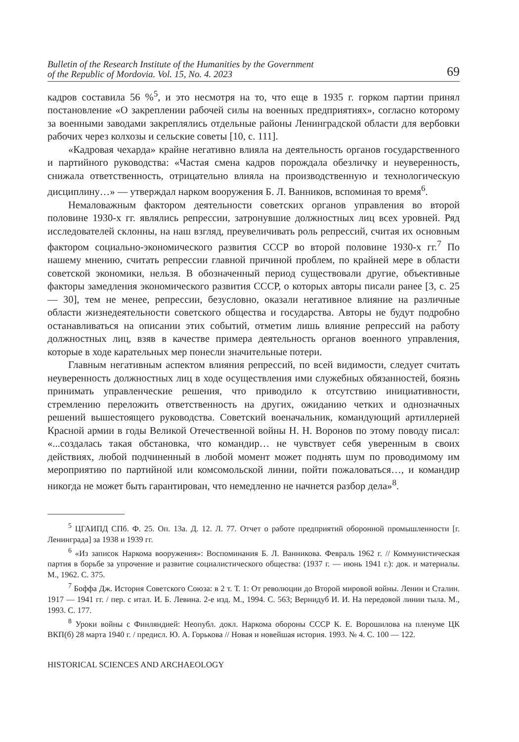Bulletin of the Research Institute of the Humanities by the Government
of the Republic of Mordovia. Vol. 15, No. 4. 2023 69
кадров составила 56 %<sup>5</sup>, и это несмотря на то, что еще в 1935 г. горком партии принял постановление «О закреплении рабочей силы на военных предприятиях», согласно которому за военными заводами закреплялись отдельные районы Ленинградской области для вербовки рабочих через колхозы и сельские советы [10, с. 111].
«Кадровая чехарда» крайне негативно влияла на деятельность органов государственного и партийного руководства: «Частая смена кадров порождала обезличку и неуверенность, снижала ответственность, отрицательно влияла на производственную и технологическую дисциплину…» — утверждал нарком вооружения Б. Л. Ванников, вспоминая то время<sup>6</sup>.
Немаловажным фактором деятельности советских органов управления во второй половине 1930-х гг. являлись репрессии, затронувшие должностных лиц всех уровней. Ряд исследователей склонны, на наш взгляд, преувеличивать роль репрессий, считая их основным фактором социально-экономического развития СССР во второй половине 1930-х гг.<sup>7</sup> По нашему мнению, считать репрессии главной причиной проблем, по крайней мере в области советской экономики, нельзя. В обозначенный период существовали другие, объективные факторы замедления экономического развития СССР, о которых авторы писали ранее [3, с. 25 — 30], тем не менее, репрессии, безусловно, оказали негативное влияние на различные области жизнедеятельности советского общества и государства. Авторы не будут подробно останавливаться на описании этих событий, отметим лишь влияние репрессий на работу должностных лиц, взяв в качестве примера деятельность органов военного управления, которые в ходе карательных мер понесли значительные потери.
Главным негативным аспектом влияния репрессий, по всей видимости, следует считать неуверенность должностных лиц в ходе осуществления ими служебных обязанностей, боязнь принимать управленческие решения, что приводило к отсутствию инициативности, стремлению переложить ответственность на других, ожиданию четких и однозначных решений вышестоящего руководства. Советский военачальник, командующий артиллерией Красной армии в годы Великой Отечественной войны Н. Н. Воронов по этому поводу писал: «...создалась такая обстановка, что командир… не чувствует себя уверенным в своих действиях, любой подчиненный в любой момент может поднять шум по проводимому им мероприятию по партийной или комсомольской линии, пойти пожаловаться…, и командир никогда не может быть гарантирован, что немедленно не начнется разбор дела»<sup>8</sup>.
<sup>5</sup> ЦГАИПД СПб. Ф. 25. Оп. 13а. Д. 12. Л. 77. Отчет о работе предприятий оборонной промышленности [г. Ленинграда] за 1938 и 1939 гг.
<sup>6</sup> «Из записок Наркома вооружения»: Воспоминания Б. Л. Ванникова. Февраль 1962 г. // Коммунистическая партия в борьбе за упрочение и развитие социалистического общества: (1937 г. — июнь 1941 г.): док. и материалы. М., 1962. С. 375.
<sup>7</sup> Боффа Дж. История Советского Союза: в 2 т. Т. 1: От революции до Второй мировой войны. Ленин и Сталин. 1917 — 1941 гг. / пер. с итал. И. Б. Левина. 2-е изд. М., 1994. С. 563; Вернидуб И. И. На передовой линии тыла. М., 1993. С. 177.
<sup>8</sup> Уроки войны с Финляндией: Неопубл. докл. Наркома обороны СССР К. Е. Ворошилова на пленуме ЦК ВКП(б) 28 марта 1940 г. / предисл. Ю. А. Горькова // Новая и новейшая история. 1993. № 4. С. 100 — 122.
HISTORICAL SCIENCES AND ARCHAEOLOGY